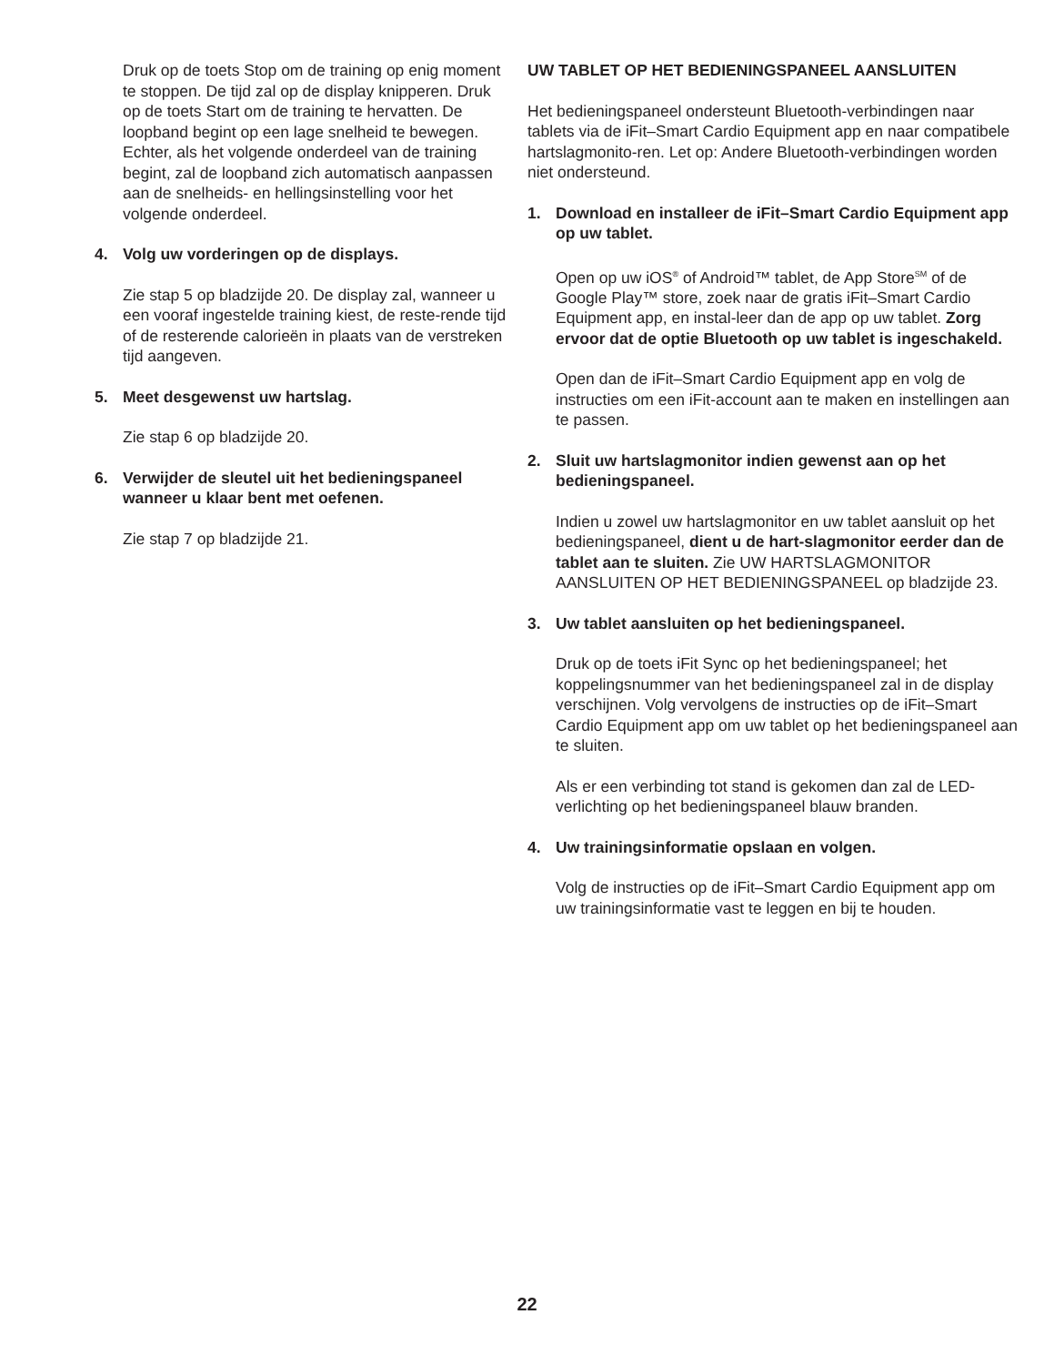Druk op de toets Stop om de training op enig moment te stoppen. De tijd zal op de display knipperen. Druk op de toets Start om de training te hervatten. De loopband begint op een lage snelheid te bewegen. Echter, als het volgende onderdeel van de training begint, zal de loopband zich automatisch aanpassen aan de snelheids- en hellingsinstelling voor het volgende onderdeel.
4. Volg uw vorderingen op de displays.
Zie stap 5 op bladzijde 20. De display zal, wanneer u een vooraf ingestelde training kiest, de reste-rende tijd of de resterende calorieën in plaats van de verstreken tijd aangeven.
5. Meet desgewenst uw hartslag.
Zie stap 6 op bladzijde 20.
6. Verwijder de sleutel uit het bedieningspaneel wanneer u klaar bent met oefenen.
Zie stap 7 op bladzijde 21.
UW TABLET OP HET BEDIENINGSPANEEL AANSLUITEN
Het bedieningspaneel ondersteunt Bluetooth-verbindingen naar tablets via de iFit–Smart Cardio Equipment app en naar compatibele hartslagmonito-ren. Let op: Andere Bluetooth-verbindingen worden niet ondersteund.
1. Download en installeer de iFit–Smart Cardio Equipment app op uw tablet.
Open op uw iOS<sup>®</sup> of Android™ tablet, de App Store<sup>SM</sup> of de Google Play™ store, zoek naar de gratis iFit–Smart Cardio Equipment app, en instal-leer dan de app op uw tablet. Zorg ervoor dat de optie Bluetooth op uw tablet is ingeschakeld.
Open dan de iFit–Smart Cardio Equipment app en volg de instructies om een iFit-account aan te maken en instellingen aan te passen.
2. Sluit uw hartslagmonitor indien gewenst aan op het bedieningspaneel.
Indien u zowel uw hartslagmonitor en uw tablet aansluit op het bedieningspaneel, dient u de hart-slagmonitor eerder dan de tablet aan te sluiten. Zie UW HARTSLAGMONITOR AANSLUITEN OP HET BEDIENINGSPANEEL op bladzijde 23.
3. Uw tablet aansluiten op het bedieningspaneel.
Druk op de toets iFit Sync op het bedieningspaneel; het koppelingsnummer van het bedieningspaneel zal in de display verschijnen. Volg vervolgens de instructies op de iFit–Smart Cardio Equipment app om uw tablet op het bedieningspaneel aan te sluiten.
Als er een verbinding tot stand is gekomen dan zal de LED-verlichting op het bedieningspaneel blauw branden.
4. Uw trainingsinformatie opslaan en volgen.
Volg de instructies op de iFit–Smart Cardio Equipment app om uw trainingsinformatie vast te leggen en bij te houden.
22